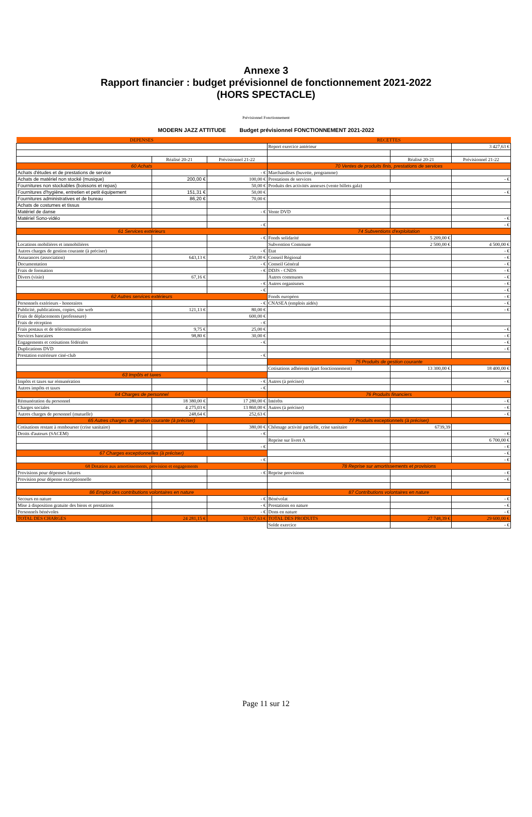Annexe 3
Rapport financier : budget prévisionnel de fonctionnement 2021-2022
(HORS SPECTACLE)
Prévisionnel Fonctionnement
MODERN JAZZ ATTITUDE Budget prévisionnel FONCTIONNEMENT 2021-2022
| DEPENSES | | | RECETTES | | |
| --- | --- | --- | --- | --- | --- |
| | | | Report exercice antérieur | | 3 427,63 € |
| | Réalisé 20-21 | Prévisionnel 21-22 | | Réalisé 20-21 | Prévisionnel 21-22 |
| 60 Achats | | | 70 Ventes de produits finis, prestations de services | | |
| Achats d'études et de prestations de service | | - € | Marchandises (buvette, programme) | | |
| Achats de matériel non stocké (musique) | 200,00 € | 100,00 € | Prestations de services | | - € |
| Fournitures non stockables (boissons et repas) | | 50,00 € | Produits des activités annexes (vente billets gala) | | |
| Fournitures d'hygiène, entretien et petit équipement | 151,31 € | 50,00 € | | | - € |
| Fournitures administratives et de bureau | 86,20 € | 70,00 € | | | |
| Achats de costumes et tissus | | | | | |
| Matériel de danse | | - € | Vente DVD | | |
| Matériel Sono-vidéo | | | | | - € |
| | | - € | | | - € |
| 61 Services extérieurs | | | 74 Subventions d'exploitation | | |
| | | - € | Fonds solidarité | 5 209,00 € | |
| Locations mobilières et immobilières | | | Subvention Commune | 2 500,00 € | 4 500,00 € |
| Autres charges de gestion courante (à préciser) | | - € | Etat | | - € |
| Assurances (association) | 643,13 € | 250,00 € | Conseil Régional | | - € |
| Documentation | | - € | Conseil Général | | - € |
| Frais de formation | | - € | DDJS - CNDS | | - € |
| Divers (visio) | 67,16 € | | Autres communes | | - € |
| | | - € | Autres organismes | | - € |
| | | - € | | | - € |
| 62 Autres services extérieurs | | | Fonds européen | | - € |
| Personnels extérieurs - honoraires | | - € | CNASEA (emplois aidés) | | - € |
| Publicité, publications, copies, site web | 121,13 € | 80,00 € | | | - € |
| Frais de déplacements (professeure) | | 600,00 € | | | |
| Frais de réception | | - € | | | |
| Frais postaux et de télécommunication | 9,75 € | 25,00 € | | | - € |
| Services bancaires | 98,80 € | 30,00 € | | | - € |
| Engagements et cotisations fédérales | | - € | | | - € |
| Duplications DVD | | | | | - € |
| Prestation extérieure ciné-club | | - € | | | |
| | | | 75 Produits de gestion courante | | |
| | | | Cotisations adhérents (part fonctionnement) | 13 300,00 € | 18 400,00 € |
| 63 Impôts et taxes | | | | | |
| Impôts et taxes sur rémunération | | - € | Autres (à préciser) | | - € |
| Autres impôts et taxes | | - € | | | |
| 64 Charges de personnel | | | 76 Produits financiers | | |
| Rémunération du personnel | 18 380,00 € | 17 280,00 € | Intérêts | | - € |
| Charges sociales | 4 275,03 € | 13 860,00 € | Autres (à préciser) | | - € |
| Autres charges de personnel (mutuelle) | 248,64 € | 252,63 € | | | - € |
| 65 Autres charges de gestion courante (à préciser) | | | 77 Produits exceptionnels (à préciser) | | |
| Cotisations restant à rembourser (crise sanitaire) | | 380,00 € | Chômage activité partielle, crise sanitaire | 6739,39 | |
| Droits d'auteurs (SACEM) | | - € | | | - € |
| | | | Reprise sur livret A | | 6 700,00 € |
| | | - € | | | - € |
| 67 Charges exceptionnelles (à préciser) | | | | | - € |
| | | - € | | | - € |
| 68 Dotation aux amortissements, provision et engagements | | | 78 Reprise sur amortissements et provisions | | |
| Provisions pour dépenses futures | | - € | Reprise provisions | | - € |
| Provision pour dépense exceptionnelle | | | | | - € |
| 86 Emploi des contributions volontaires en nature | | | 87 Contributions volontaires en nature | | |
| Secours en nature | | - € | Bénévolat | | - € |
| Mise à disposition gratuite des biens et prestations | | - € | Prestations en nature | | - € |
| Personnels bénévoles | | - € | Dons en nature | | - € |
| TOTAL DES CHARGES | 24 281,15 € | 33 027,63 € | TOTAL DES PRODUITS | 27 748,39 € | 29 600,00 € |
| | | | Solde exercice | | - € |
Page 11 sur 12